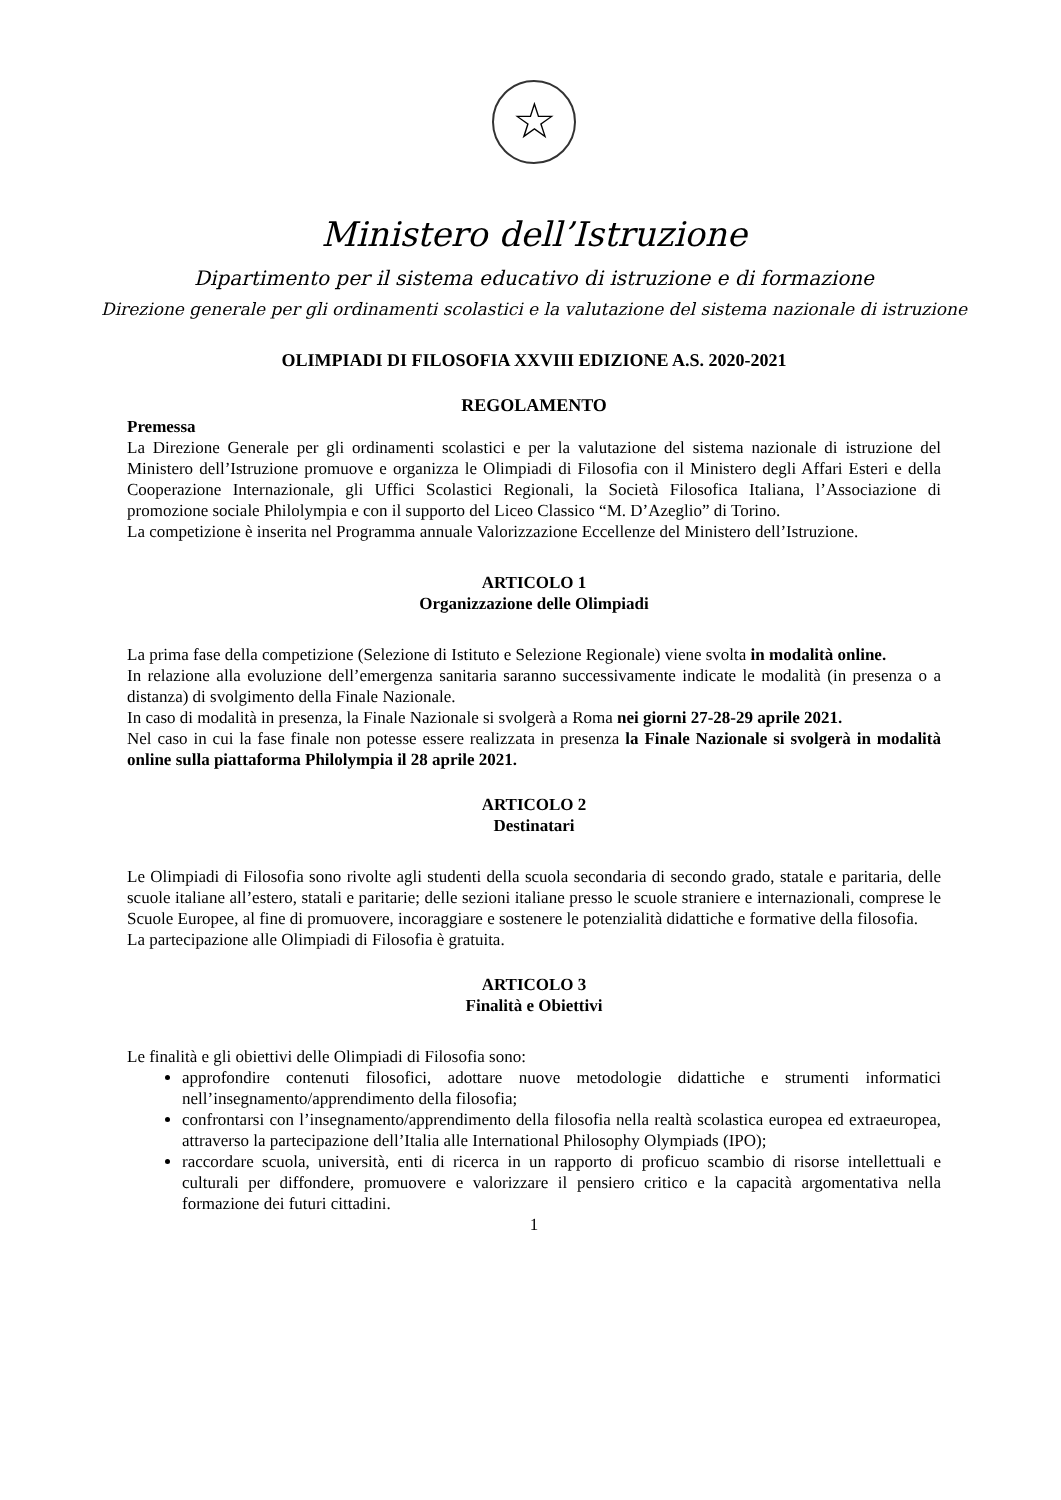☆
Ministero dell’Istruzione
Dipartimento per il sistema educativo di istruzione e di formazione
Direzione generale per gli ordinamenti scolastici e la valutazione del sistema nazionale di istruzione
OLIMPIADI DI FILOSOFIA XXVIII EDIZIONE A.S. 2020-2021
REGOLAMENTO
Premessa
La Direzione Generale per gli ordinamenti scolastici e per la valutazione del sistema nazionale di istruzione del Ministero dell’Istruzione promuove e organizza le Olimpiadi di Filosofia con il Ministero degli Affari Esteri e della Cooperazione Internazionale, gli Uffici Scolastici Regionali, la Società Filosofica Italiana, l’Associazione di promozione sociale Philolympia e con il supporto del Liceo Classico “M. D’Azeglio” di Torino.
La competizione è inserita nel Programma annuale Valorizzazione Eccellenze del Ministero dell’Istruzione.
ARTICOLO 1
Organizzazione delle Olimpiadi
La prima fase della competizione (Selezione di Istituto e Selezione Regionale) viene svolta in modalità online.
In relazione alla evoluzione dell’emergenza sanitaria saranno successivamente indicate le modalità (in presenza o a distanza) di svolgimento della Finale Nazionale.
In caso di modalità in presenza, la Finale Nazionale si svolgerà a Roma nei giorni 27-28-29 aprile 2021.
Nel caso in cui la fase finale non potesse essere realizzata in presenza la Finale Nazionale si svolgerà in modalità online sulla piattaforma Philolympia il 28 aprile 2021.
ARTICOLO 2
Destinatari
Le Olimpiadi di Filosofia sono rivolte agli studenti della scuola secondaria di secondo grado, statale e paritaria, delle scuole italiane all’estero, statali e paritarie; delle sezioni italiane presso le scuole straniere e internazionali, comprese le Scuole Europee, al fine di promuovere, incoraggiare e sostenere le potenzialità didattiche e formative della filosofia.
La partecipazione alle Olimpiadi di Filosofia è gratuita.
ARTICOLO 3
Finalità e Obiettivi
Le finalità e gli obiettivi delle Olimpiadi di Filosofia sono:
approfondire contenuti filosofici, adottare nuove metodologie didattiche e strumenti informatici nell’insegnamento/apprendimento della filosofia;
confrontarsi con l’insegnamento/apprendimento della filosofia nella realtà scolastica europea ed extraeuropea, attraverso la partecipazione dell’Italia alle International Philosophy Olympiads (IPO);
raccordare scuola, università, enti di ricerca in un rapporto di proficuo scambio di risorse intellettuali e culturali per diffondere, promuovere e valorizzare il pensiero critico e la capacità argomentativa nella formazione dei futuri cittadini.
1